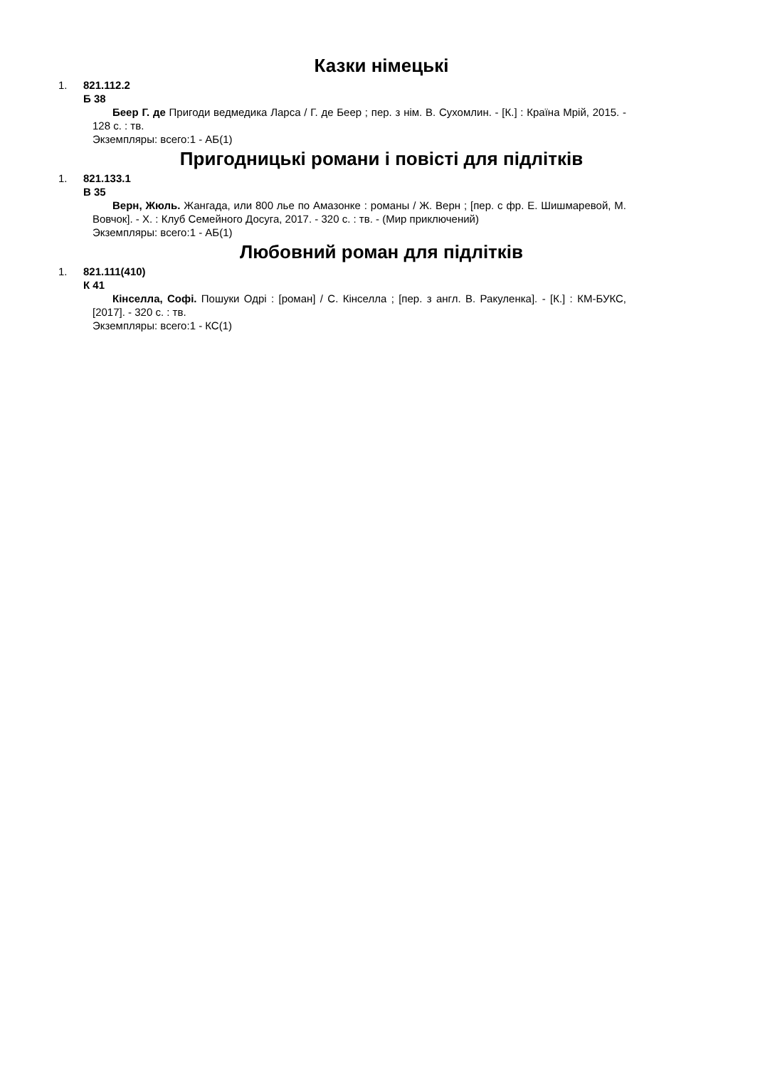Казки німецькі
1. 821.112.2
Б 38
Беер Г. де Пригоди ведмедика Ларса / Г. де Беер ; пер. з нім. В. Сухомлин. - [К.] : Країна Мрій, 2015. - 128 с. : тв.
Экземпляры: всего:1 - АБ(1)
Пригодницькі романи і повісті для підлітків
1. 821.133.1
В 35
Верн, Жюль. Жангада, или 800 лье по Амазонке : романы / Ж. Верн ; [пер. с фр. Е. Шишмаревой, М. Вовчок]. - Х. : Клуб Семейного Досуга, 2017. - 320 с. : тв. - (Мир приключений)
Экземпляры: всего:1 - АБ(1)
Любовний роман для підлітків
1. 821.111(410)
К 41
Кінселла, Софі. Пошуки Одрі : [роман] / С. Кінселла ; [пер. з англ. В. Ракуленка]. - [К.] : КМ-БУКС, [2017]. - 320 с. : тв.
Экземпляры: всего:1 - КС(1)